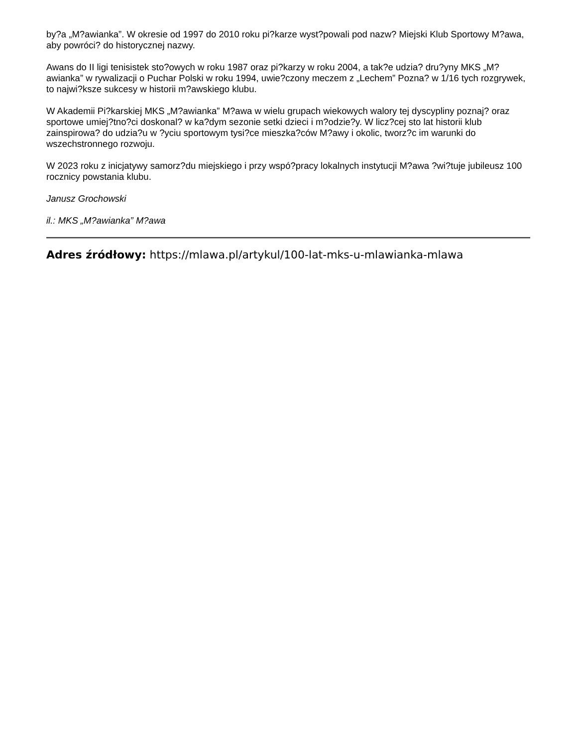by?a „M?awianka”. W okresie od 1997 do 2010 roku pi?karze wyst?powali pod nazw? Miejski Klub Sportowy M?awa, aby powróci? do historycznej nazwy.
Awans do II ligi tenisistek sto?owych w roku 1987 oraz pi?karzy w roku 2004, a tak?e udzia? dru?yny MKS „M?awianka” w rywalizacji o Puchar Polski w roku 1994, uwie?czony meczem z „Lechem” Pozna? w 1/16 tych rozgrywek, to najwi?ksze sukcesy w historii m?awskiego klubu.
W Akademii Pi?karskiej MKS „M?awianka” M?awa w wielu grupach wiekowych walory tej dyscypliny poznaj? oraz sportowe umiej?tno?ci doskonal? w ka?dym sezonie setki dzieci i m?odzie?y. W licz?cej sto lat historii klub zainspirowa? do udzia?u w ?yciu sportowym tysi?ce mieszka?ców M?awy i okolic, tworz?c im warunki do wszechstronnego rozwoju.
W 2023 roku z inicjatywy samorz?du miejskiego i przy wspó?pracy lokalnych instytucji M?awa ?wi?tuje jubileusz 100 rocznicy powstania klubu.
Janusz Grochowski
il.: MKS „M?awianka” M?awa
Adres źródłowy: https://mlawa.pl/artykul/100-lat-mks-u-mlawianka-mlawa